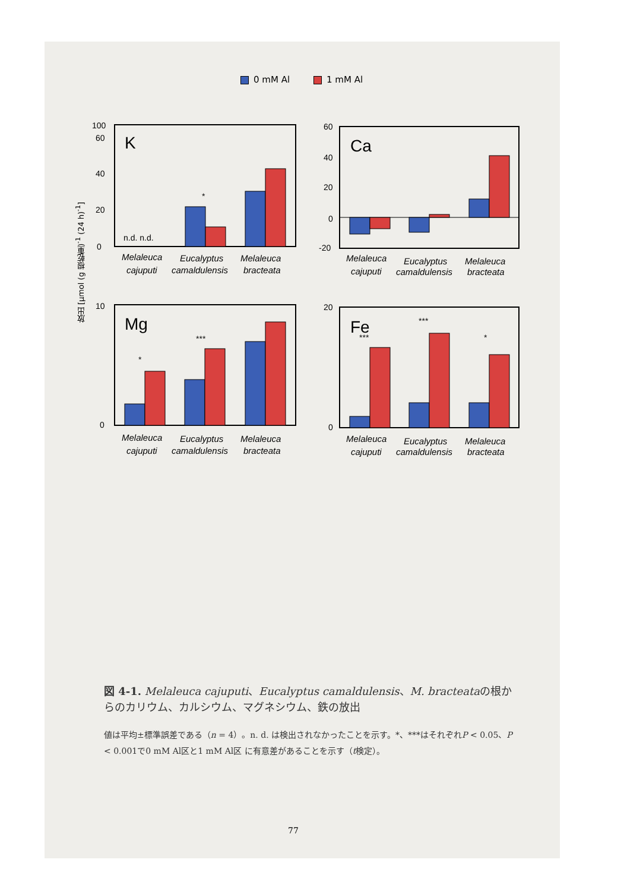0 mM Al 1 mM Al
放出 [μmol (g 根乾重)<sup>-1</sup> (24 h)<sup>-1</sup>]
K
100
0
20
40
60
n.d. n.d.
*
Ca
60
40
20
0
-20
Mg
10
0
*
***
Fe
20
0
***
***
*
Melaleuca
Eucalyptus
Melaleuca
cajuputi
camaldulensis
bracteata
Melaleuca
Eucalyptus
Melaleuca
cajuputi
camaldulensis
bracteata
Melaleuca
Eucalyptus
Melaleuca
cajuputi
camaldulensis
bracteata
Melaleuca
Eucalyptus
Melaleuca
cajuputi
camaldulensis
bracteata
図 4-1. Melaleuca cajuputi、Eucalyptus camaldulensis、M. bracteataの根からのカリウム、カルシウム、マグネシウム、鉄の放出
値は平均±標準誤差である（n = 4）。n. d. は検出されなかったことを示す。*、***はそれぞれP < 0.05、P < 0.001で0 mM Al区と1 mM Al区 に有意差があることを示す（t検定）。
77